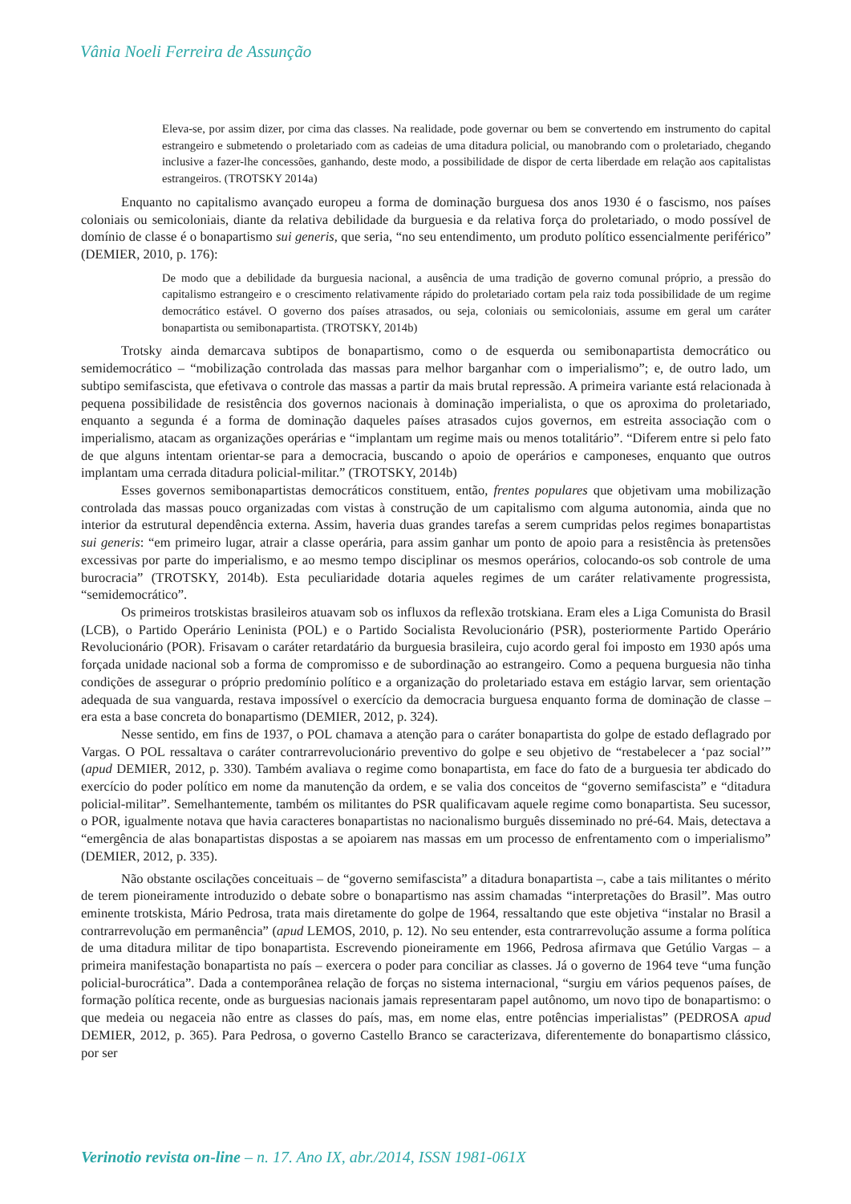Vânia Noeli Ferreira de Assunção
Eleva-se, por assim dizer, por cima das classes. Na realidade, pode governar ou bem se convertendo em instrumento do capital estrangeiro e submetendo o proletariado com as cadeias de uma ditadura policial, ou manobrando com o proletariado, chegando inclusive a fazer-lhe concessões, ganhando, deste modo, a possibilidade de dispor de certa liberdade em relação aos capitalistas estrangeiros. (TROTSKY 2014a)
Enquanto no capitalismo avançado europeu a forma de dominação burguesa dos anos 1930 é o fascismo, nos países coloniais ou semicoloniais, diante da relativa debilidade da burguesia e da relativa força do proletariado, o modo possível de domínio de classe é o bonapartismo sui generis, que seria, “no seu entendimento, um produto político essencialmente periférico” (DEMIER, 2010, p. 176):
De modo que a debilidade da burguesia nacional, a ausência de uma tradição de governo comunal próprio, a pressão do capitalismo estrangeiro e o crescimento relativamente rápido do proletariado cortam pela raiz toda possibilidade de um regime democrático estável. O governo dos países atrasados, ou seja, coloniais ou semicoloniais, assume em geral um caráter bonapartista ou semibonapartista. (TROTSKY, 2014b)
Trotsky ainda demarcava subtipos de bonapartismo, como o de esquerda ou semibonapartista democrático ou semidemocrático – “mobilização controlada das massas para melhor barganhar com o imperialismo”; e, de outro lado, um subtipo semifascista, que efetivava o controle das massas a partir da mais brutal repressão. A primeira variante está relacionada à pequena possibilidade de resistência dos governos nacionais à dominação imperialista, o que os aproxima do proletariado, enquanto a segunda é a forma de dominação daqueles países atrasados cujos governos, em estreita associação com o imperialismo, atacam as organizações operárias e “implantam um regime mais ou menos totalitário”. “Diferem entre si pelo fato de que alguns intentam orientar-se para a democracia, buscando o apoio de operários e camponeses, enquanto que outros implantam uma cerrada ditadura policial-militar.” (TROTSKY, 2014b)
Esses governos semibonapartistas democráticos constituem, então, frentes populares que objetivam uma mobilização controlada das massas pouco organizadas com vistas à construção de um capitalismo com alguma autonomia, ainda que no interior da estrutural dependência externa. Assim, haveria duas grandes tarefas a serem cumpridas pelos regimes bonapartistas sui generis: “em primeiro lugar, atrair a classe operária, para assim ganhar um ponto de apoio para a resistência às pretensões excessivas por parte do imperialismo, e ao mesmo tempo disciplinar os mesmos operários, colocando-os sob controle de uma burocracia” (TROTSKY, 2014b). Esta peculiaridade dotaria aqueles regimes de um caráter relativamente progressista, “semidemocrático”.
Os primeiros trotskistas brasileiros atuavam sob os influxos da reflexão trotskiana. Eram eles a Liga Comunista do Brasil (LCB), o Partido Operário Leninista (POL) e o Partido Socialista Revolucionário (PSR), posteriormente Partido Operário Revolucionário (POR). Frisavam o caráter retardatário da burguesia brasileira, cujo acordo geral foi imposto em 1930 após uma forçada unidade nacional sob a forma de compromisso e de subordinação ao estrangeiro. Como a pequena burguesia não tinha condições de assegurar o próprio predomínio político e a organização do proletariado estava em estágio larvar, sem orientação adequada de sua vanguarda, restava impossível o exercício da democracia burguesa enquanto forma de dominação de classe – era esta a base concreta do bonapartismo (DEMIER, 2012, p. 324).
Nesse sentido, em fins de 1937, o POL chamava a atenção para o caráter bonapartista do golpe de estado deflagrado por Vargas. O POL ressaltava o caráter contrarrevolucionário preventivo do golpe e seu objetivo de “restabelecer a ‘paz social’” (apud DEMIER, 2012, p. 330). Também avaliava o regime como bonapartista, em face do fato de a burguesia ter abdicado do exercício do poder político em nome da manutenção da ordem, e se valia dos conceitos de “governo semifascista” e “ditadura policial-militar”. Semelhantemente, também os militantes do PSR qualificavam aquele regime como bonapartista. Seu sucessor, o POR, igualmente notava que havia caracteres bonapartistas no nacionalismo burguês disseminado no pré-64. Mais, detectava a “emergência de alas bonapartistas dispostas a se apoiarem nas massas em um processo de enfrentamento com o imperialismo” (DEMIER, 2012, p. 335).
Não obstante oscilações conceituais – de “governo semifascista” a ditadura bonapartista –, cabe a tais militantes o mérito de terem pioneiramente introduzido o debate sobre o bonapartismo nas assim chamadas “interpretações do Brasil”. Mas outro eminente trotskista, Mário Pedrosa, trata mais diretamente do golpe de 1964, ressaltando que este objetiva “instalar no Brasil a contrarrevolução em permanência” (apud LEMOS, 2010, p. 12). No seu entender, esta contrarrevolução assume a forma política de uma ditadura militar de tipo bonapartista. Escrevendo pioneiramente em 1966, Pedrosa afirmava que Getúlio Vargas – a primeira manifestação bonapartista no país – exercera o poder para conciliar as classes. Já o governo de 1964 teve “uma função policial-burocrática”. Dada a contemporânea relação de forças no sistema internacional, “surgiu em vários pequenos países, de formação política recente, onde as burguesias nacionais jamais representaram papel autônomo, um novo tipo de bonapartismo: o que medeia ou negaceia não entre as classes do país, mas, em nome elas, entre potências imperialistas” (PEDROSA apud DEMIER, 2012, p. 365). Para Pedrosa, o governo Castello Branco se caracterizava, diferentemente do bonapartismo clássico, por ser
Verinotio revista on-line – n. 17. Ano IX, abr./2014, ISSN 1981-061X